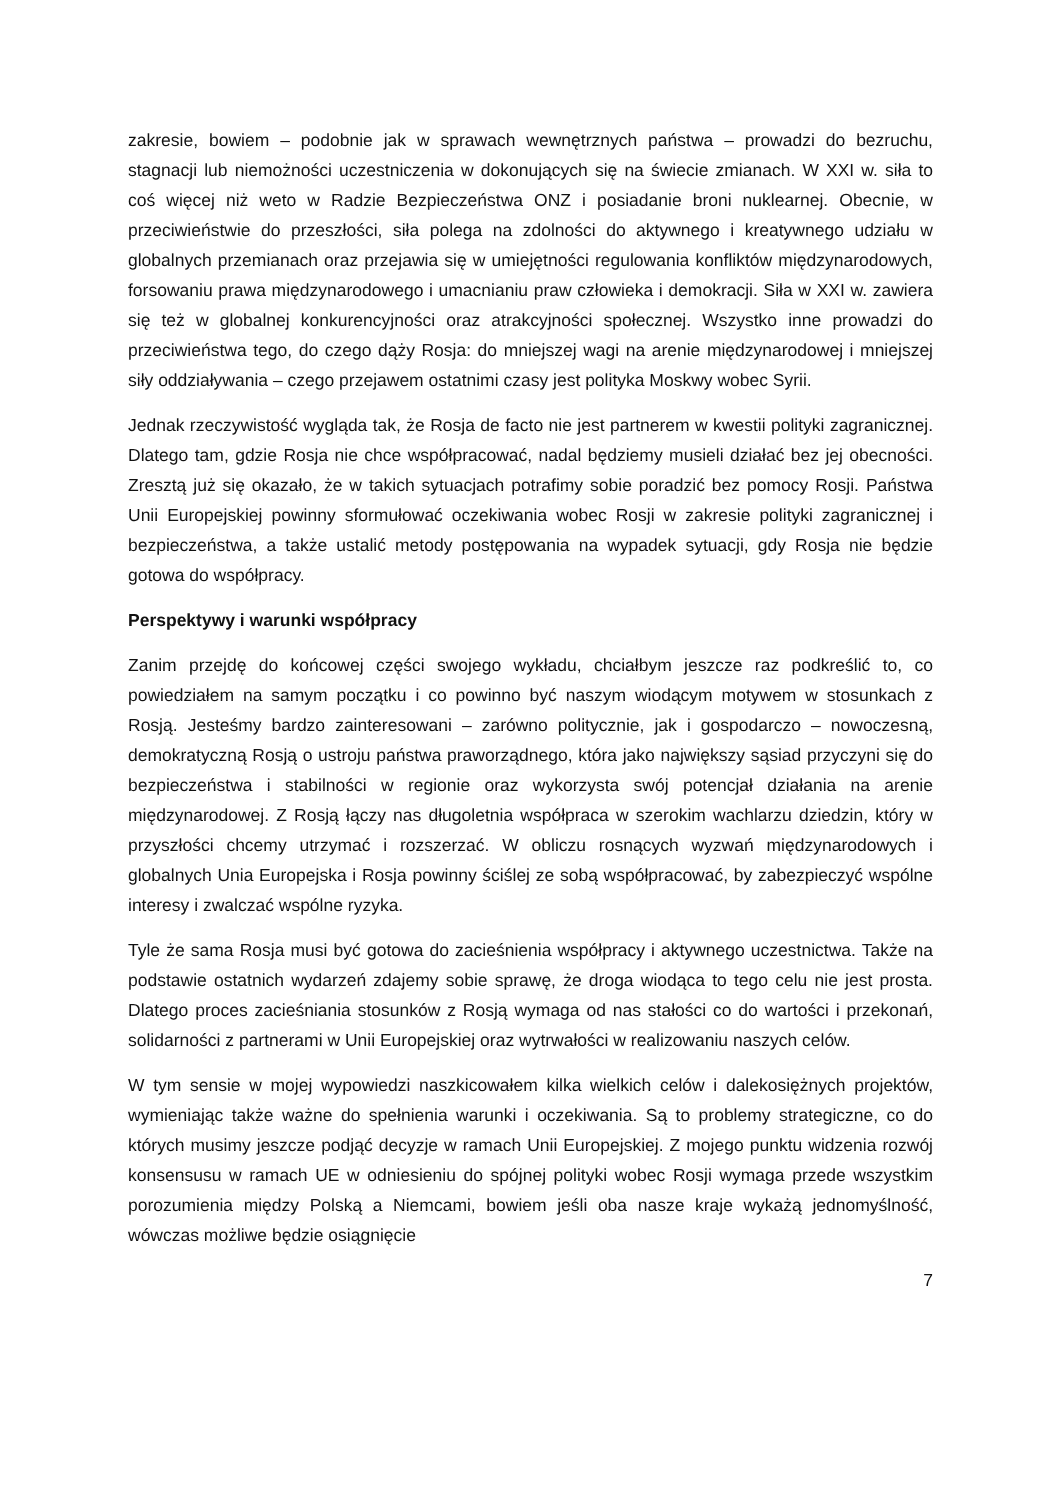zakresie, bowiem – podobnie jak w sprawach wewnętrznych państwa – prowadzi do bezruchu, stagnacji lub niemożności uczestniczenia w dokonujących się na świecie zmianach. W XXI w. siła to coś więcej niż weto w Radzie Bezpieczeństwa ONZ i posiadanie broni nuklearnej. Obecnie, w przeciwieństwie do przeszłości, siła polega na zdolności do aktywnego i kreatywnego udziału w globalnych przemianach oraz przejawia się w umiejętności regulowania konfliktów międzynarodowych, forsowaniu prawa międzynarodowego i umacnianiu praw człowieka i demokracji. Siła w XXI w. zawiera się też w globalnej konkurencyjności oraz atrakcyjności społecznej. Wszystko inne prowadzi do przeciwieństwa tego, do czego dąży Rosja: do mniejszej wagi na arenie międzynarodowej i mniejszej siły oddziaływania – czego przejawem ostatnimi czasy jest polityka Moskwy wobec Syrii.
Jednak rzeczywistość wygląda tak, że Rosja de facto nie jest partnerem w kwestii polityki zagranicznej. Dlatego tam, gdzie Rosja nie chce współpracować, nadal będziemy musieli działać bez jej obecności. Zresztą już się okazało, że w takich sytuacjach potrafimy sobie poradzić bez pomocy Rosji. Państwa Unii Europejskiej powinny sformułować oczekiwania wobec Rosji w zakresie polityki zagranicznej i bezpieczeństwa, a także ustalić metody postępowania na wypadek sytuacji, gdy Rosja nie będzie gotowa do współpracy.
Perspektywy i warunki współpracy
Zanim przejdę do końcowej części swojego wykładu, chciałbym jeszcze raz podkreślić to, co powiedziałem na samym początku i co powinno być naszym wiodącym motywem w stosunkach z Rosją. Jesteśmy bardzo zainteresowani – zarówno politycznie, jak i gospodarczo – nowoczesną, demokratyczną Rosją o ustroju państwa praworządnego, która jako największy sąsiad przyczyni się do bezpieczeństwa i stabilności w regionie oraz wykorzysta swój potencjał działania na arenie międzynarodowej. Z Rosją łączy nas długoletnia współpraca w szerokim wachlarzu dziedzin, który w przyszłości chcemy utrzymać i rozszerzać. W obliczu rosnących wyzwań międzynarodowych i globalnych Unia Europejska i Rosja powinny ściślej ze sobą współpracować, by zabezpieczyć wspólne interesy i zwalczać wspólne ryzyka.
Tyle że sama Rosja musi być gotowa do zacieśnienia współpracy i aktywnego uczestnictwa. Także na podstawie ostatnich wydarzeń zdajemy sobie sprawę, że droga wiodąca to tego celu nie jest prosta. Dlatego proces zacieśniania stosunków z Rosją wymaga od nas stałości co do wartości i przekonań, solidarności z partnerami w Unii Europejskiej oraz wytrwałości w realizowaniu naszych celów.
W tym sensie w mojej wypowiedzi naszkicowałem kilka wielkich celów i dalekosiężnych projektów, wymieniając także ważne do spełnienia warunki i oczekiwania. Są to problemy strategiczne, co do których musimy jeszcze podjąć decyzje w ramach Unii Europejskiej. Z mojego punktu widzenia rozwój konsensusu w ramach UE w odniesieniu do spójnej polityki wobec Rosji wymaga przede wszystkim porozumienia między Polską a Niemcami, bowiem jeśli oba nasze kraje wykażą jednomyślność, wówczas możliwe będzie osiągnięcie
7